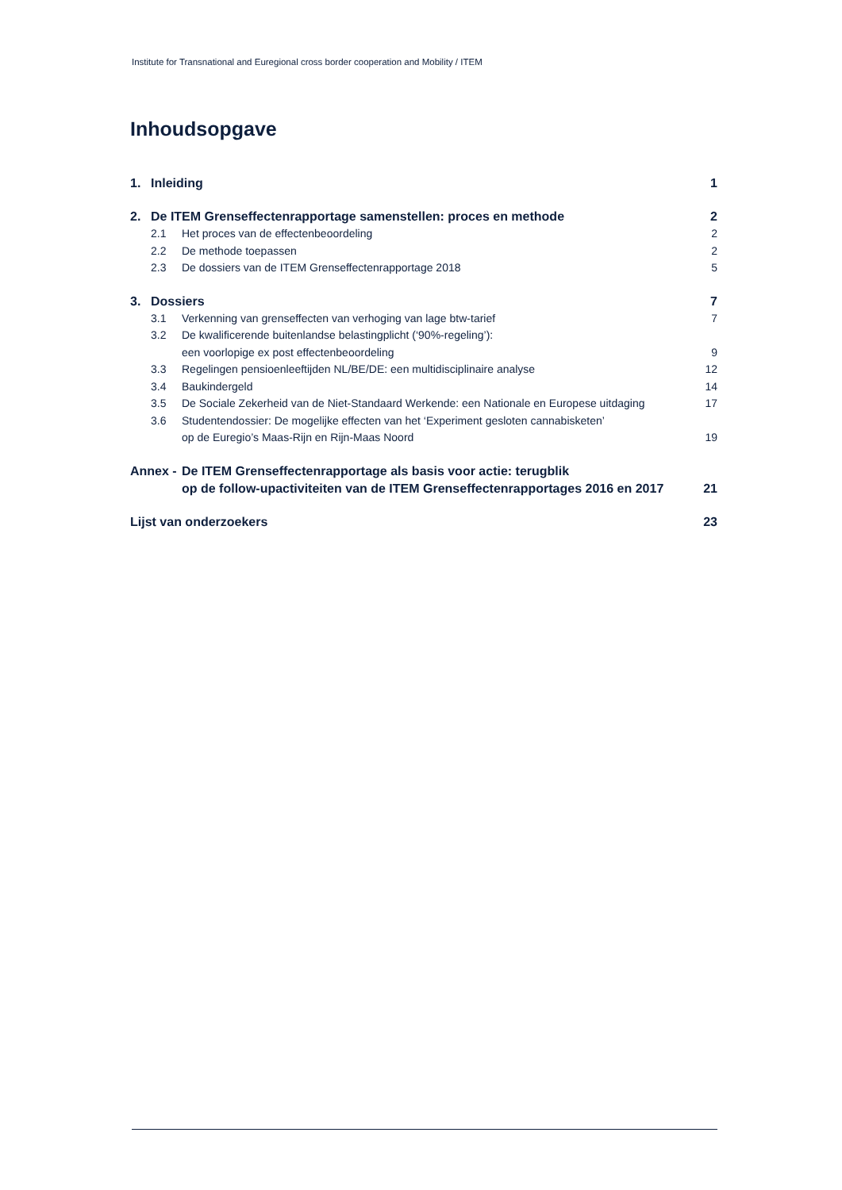Institute for Transnational and Euregional cross border cooperation and Mobility / ITEM
Inhoudsopgave
1. Inleiding 1
2. De ITEM Grenseffectenrapportage samenstellen: proces en methode 2
2.1 Het proces van de effectenbeoordeling 2
2.2 De methode toepassen 2
2.3 De dossiers van de ITEM Grenseffectenrapportage 2018 5
3. Dossiers 7
3.1 Verkenning van grenseffecten van verhoging van lage btw-tarief 7
3.2 De kwalificerende buitenlandse belastingplicht (‘90%-regeling’):
een voorlopige ex post effectenbeoordeling
9
3.3 Regelingen pensioenleeftijden NL/BE/DE: een multidisciplinaire analyse 12
3.4 Baukindergeld 14
3.5 De Sociale Zekerheid van de Niet-Standaard Werkende: een Nationale en Europese uitdaging 17
3.6 Studentendossier: De mogelijke effecten van het ‘Experiment gesloten cannabisketen’
op de Euregio’s Maas-Rijn en Rijn-Maas Noord
19
Annex - De ITEM Grenseffectenrapportage als basis voor actie: terugblik
op de follow-upactiviteiten van de ITEM Grenseffectenrapportages 2016 en 2017
21
Lijst van onderzoekers 23